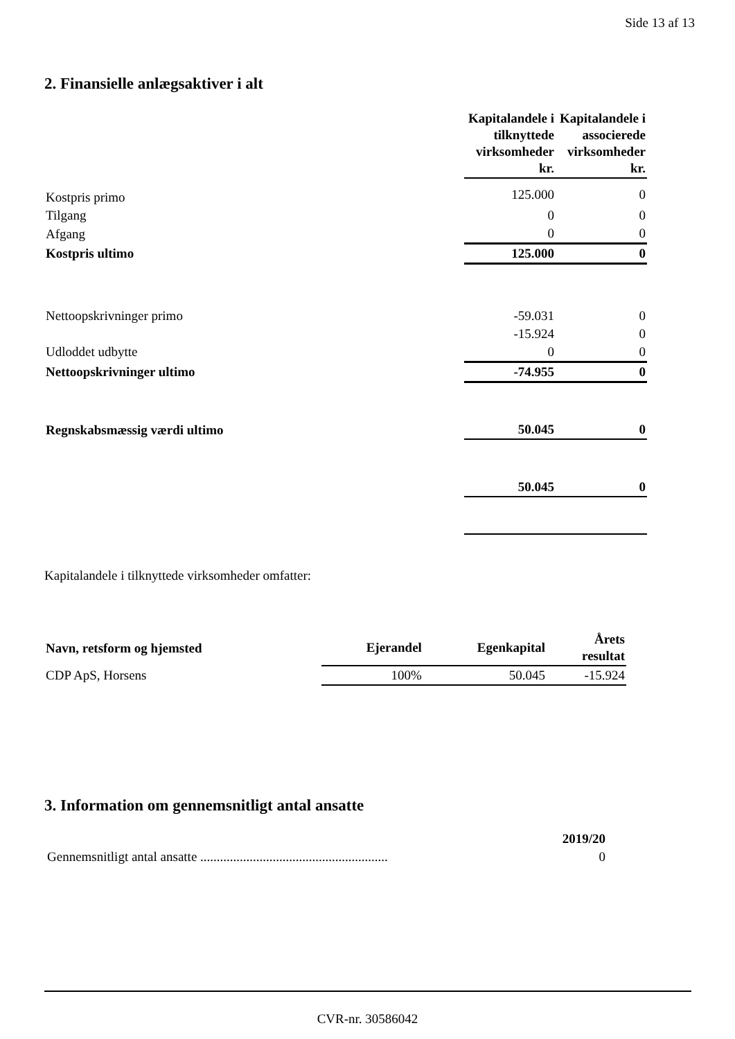Side 13 af 13
2. Finansielle anlægsaktiver i alt
| | Kapitalandele i tilknyttede virksomheder kr. | Kapitalandele i associerede virksomheder kr. |
| --- | --- | --- |
| Kostpris primo | 125.000 | 0 |
| Tilgang | 0 | 0 |
| Afgang | 0 | 0 |
| Kostpris ultimo | 125.000 | 0 |
| Nettoopskrivninger primo | -59.031 | 0 |
| | -15.924 | 0 |
| Udloddet udbytte | 0 | 0 |
| Nettoopskrivninger ultimo | -74.955 | 0 |
| Regnskabsmæssig værdi ultimo | 50.045 | 0 |
| | 50.045 | 0 |
Kapitalandele i tilknyttede virksomheder omfatter:
| Navn, retsform og hjemsted | Ejerandel | Egenkapital | Årets resultat |
| --- | --- | --- | --- |
| CDP ApS, Horsens | 100% | 50.045 | -15.924 |
3. Information om gennemsnitligt antal ansatte
| | 2019/20 |
| --- | --- |
| Gennemsnitligt antal ansatte ......................................................... | 0 |
CVR-nr. 30586042